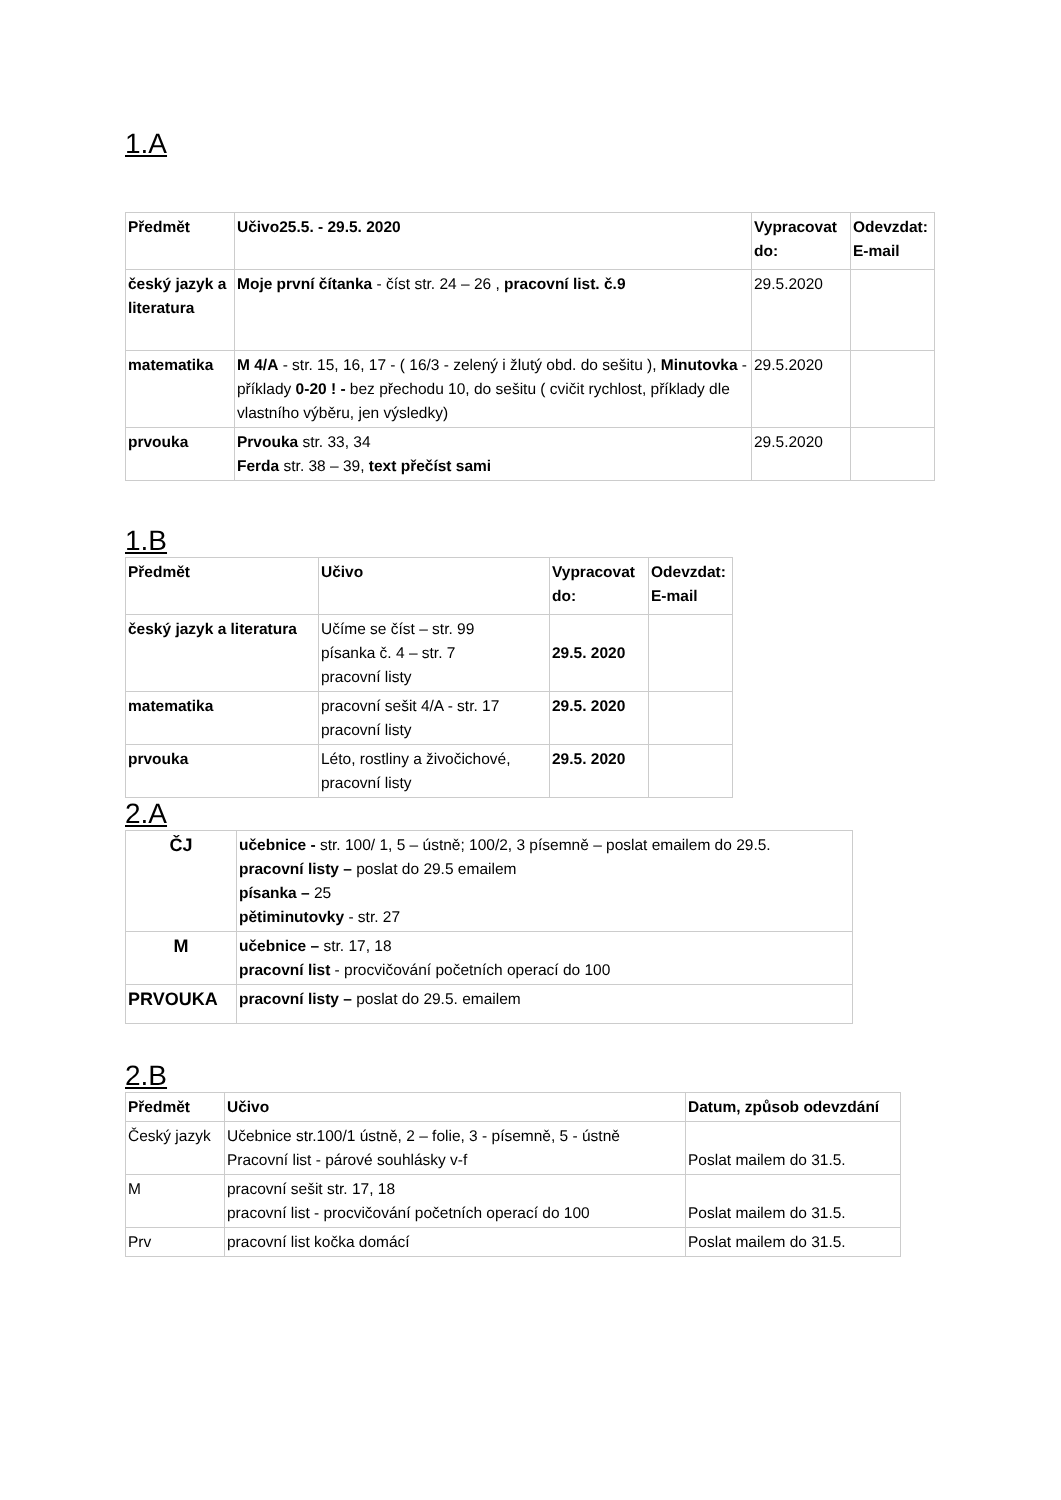1.A
| Předmět | Učivo25.5. - 29.5. 2020 | Vypracovat do: | Odevzdat: E-mail |
| --- | --- | --- | --- |
| český jazyk a literatura | Moje první čítanka - číst str. 24 – 26 , pracovní list. č.9 | 29.5.2020 | |
| matematika | M 4/A - str. 15, 16, 17 - ( 16/3 - zelený i žlutý obd. do sešitu ), Minutovka - příklady 0-20 ! - bez přechodu 10, do sešitu ( cvičit rychlost, příklady dle vlastního výběru, jen výsledky) | 29.5.2020 | |
| prvouka | Prvouka str. 33, 34 Ferda str. 38 – 39, text přečíst sami | 29.5.2020 | |
1.B
| Předmět | Učivo | Vypracovat do: | Odevzdat: E-mail |
| --- | --- | --- | --- |
| český jazyk a literatura | Učíme se číst – str. 99 písanka č. 4 – str. 7 pracovní listy | 29.5. 2020 | |
| matematika | pracovní sešit 4/A - str. 17 pracovní listy | 29.5. 2020 | |
| prvouka | Léto, rostliny a živočichové, pracovní listy | 29.5. 2020 | |
2.A
| ČJ | učebnice - str. 100/ 1, 5 – ústně; 100/2, 3 písemně – poslat emailem do 29.5. pracovní listy – poslat do 29.5 emailem písanka – 25 pětiminutovky - str. 27 |
| M | učebnice – str. 17, 18 pracovní list - procvičování početních operací do 100 |
| PRVOUKA | pracovní listy – poslat do 29.5. emailem |
2.B
| Předmět | Učivo | Datum, způsob odevzdání |
| --- | --- | --- |
| Český jazyk | Učebnice str.100/1 ústně, 2 – folie, 3 - písemně, 5 - ústně Pracovní list - párové souhlásky v-f | Poslat mailem do 31.5. |
| M | pracovní sešit str. 17, 18 pracovní list - procvičování početních operací do 100 | Poslat mailem do 31.5. |
| Prv | pracovní list kočka domácí | Poslat mailem do 31.5. |